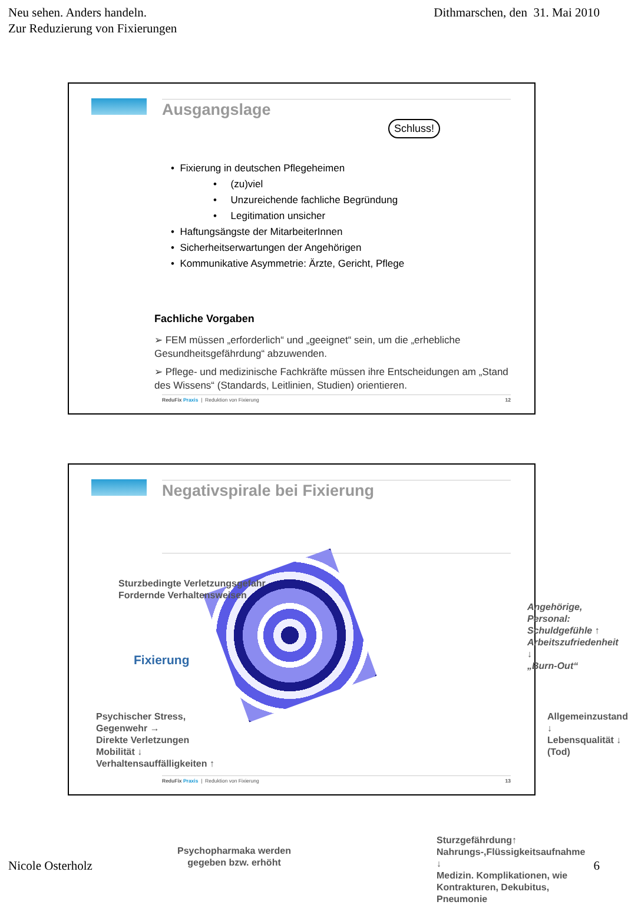Neu sehen. Anders handeln.
Zur Reduzierung von Fixierungen
Dithmarschen, den 31. Mai 2010
Ausgangslage
Schluss!
• Fixierung in deutschen Pflegeheimen
• (zu)viel
• Unzureichende fachliche Begründung
• Legitimation unsicher
• Haftungsängste der MitarbeiterInnen
• Sicherheitserwartungen der Angehörigen
• Kommunikative Asymmetrie: Ärzte, Gericht, Pflege
Fachliche Vorgaben
➢ FEM müssen „erforderlich“ und „geeignet“ sein, um die „erhebliche Gesundheitsgefährdung“ abzuwenden.
➢ Pflege- und medizinische Fachkräfte müssen ihre Entscheidungen am „Stand des Wissens“ (Standards, Leitlinien, Studien) orientieren.
ReduFix Praxis | Reduktion von Fixierung 12
Negativspirale bei Fixierung
Sturzbedingte Verletzungsgefahr
Fordernde Verhaltensweisen
Fixierung
Psychischer Stress,
Gegenwehr →
Direkte Verletzungen
Mobilität ↓
Verhaltensauffälligkeiten ↑
Psychopharmaka werden
gegeben bzw. erhöht
Sturzgefährdung↑
Nahrungs-,Flüssigkeitsaufnahme ↓
Medizin. Komplikationen, wie
Kontrakturen, Dekubitus, Pneumonie
Allgemeinzustand ↓
Lebensqualität ↓
(Tod)
Angehörige, Personal:
Schuldgefühle ↑
Arbeitszufriedenheit ↓
„Burn-Out“
ReduFix Praxis | Reduktion von Fixierung 13
Nicole Osterholz 6